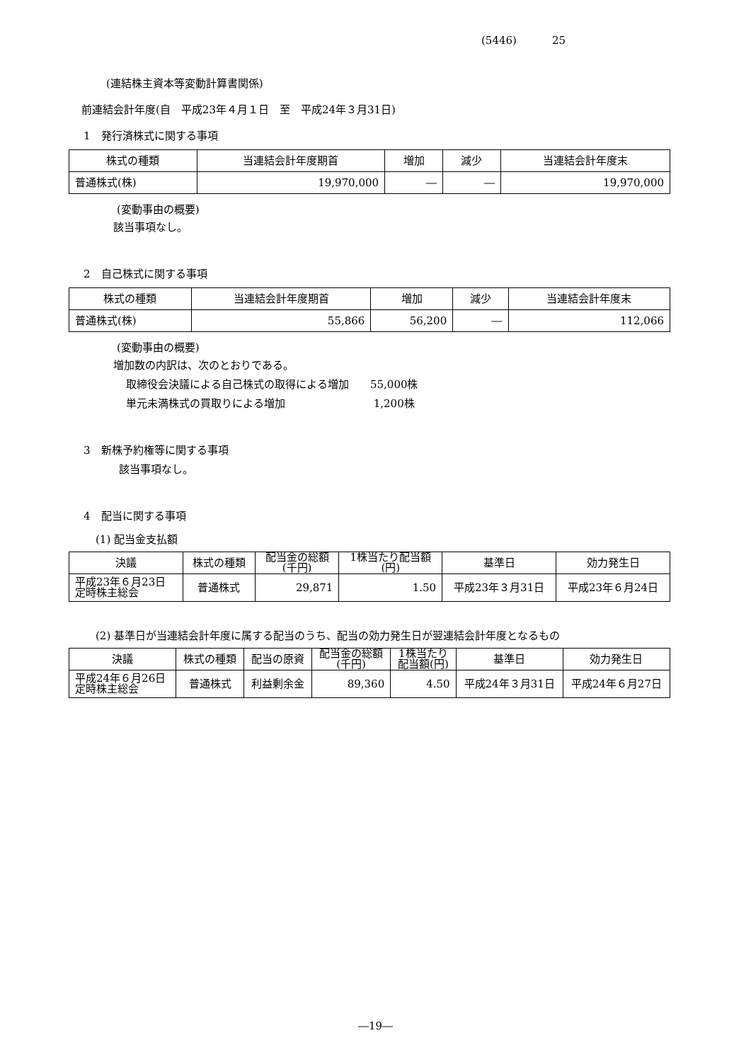(5446) 25
(連結株主資本等変動計算書関係)
前連結会計年度(自　平成23年４月１日　至　平成24年３月31日)
1　発行済株式に関する事項
| 株式の種類 | 当連結会計年度期首 | 増加 | 減少 | 当連結会計年度末 |
| --- | --- | --- | --- | --- |
| 普通株式(株) | 19,970,000 | ― | ― | 19,970,000 |
(変動事由の概要)
該当事項なし。
2　自己株式に関する事項
| 株式の種類 | 当連結会計年度期首 | 増加 | 減少 | 当連結会計年度末 |
| --- | --- | --- | --- | --- |
| 普通株式(株) | 55,866 | 56,200 | ― | 112,066 |
(変動事由の概要)
増加数の内訳は、次のとおりである。
取締役会決議による自己株式の取得による増加　　55,000株
単元未満株式の買取りによる増加　　　　　　　　 1,200株
3　新株予約権等に関する事項
該当事項なし。
4　配当に関する事項
(1) 配当金支払額
| 決議 | 株式の種類 | 配当金の総額 (千円) | 1株当たり配当額 (円) | 基準日 | 効力発生日 |
| --- | --- | --- | --- | --- | --- |
| 平成23年６月23日 定時株主総会 | 普通株式 | 29,871 | 1.50 | 平成23年３月31日 | 平成23年６月24日 |
(2) 基準日が当連結会計年度に属する配当のうち、配当の効力発生日が翌連結会計年度となるもの
| 決議 | 株式の種類 | 配当の原資 | 配当金の総額 (千円) | 1株当たり 配当額(円) | 基準日 | 効力発生日 |
| --- | --- | --- | --- | --- | --- | --- |
| 平成24年６月26日 定時株主総会 | 普通株式 | 利益剰余金 | 89,360 | 4.50 | 平成24年３月31日 | 平成24年６月27日 |
―19―